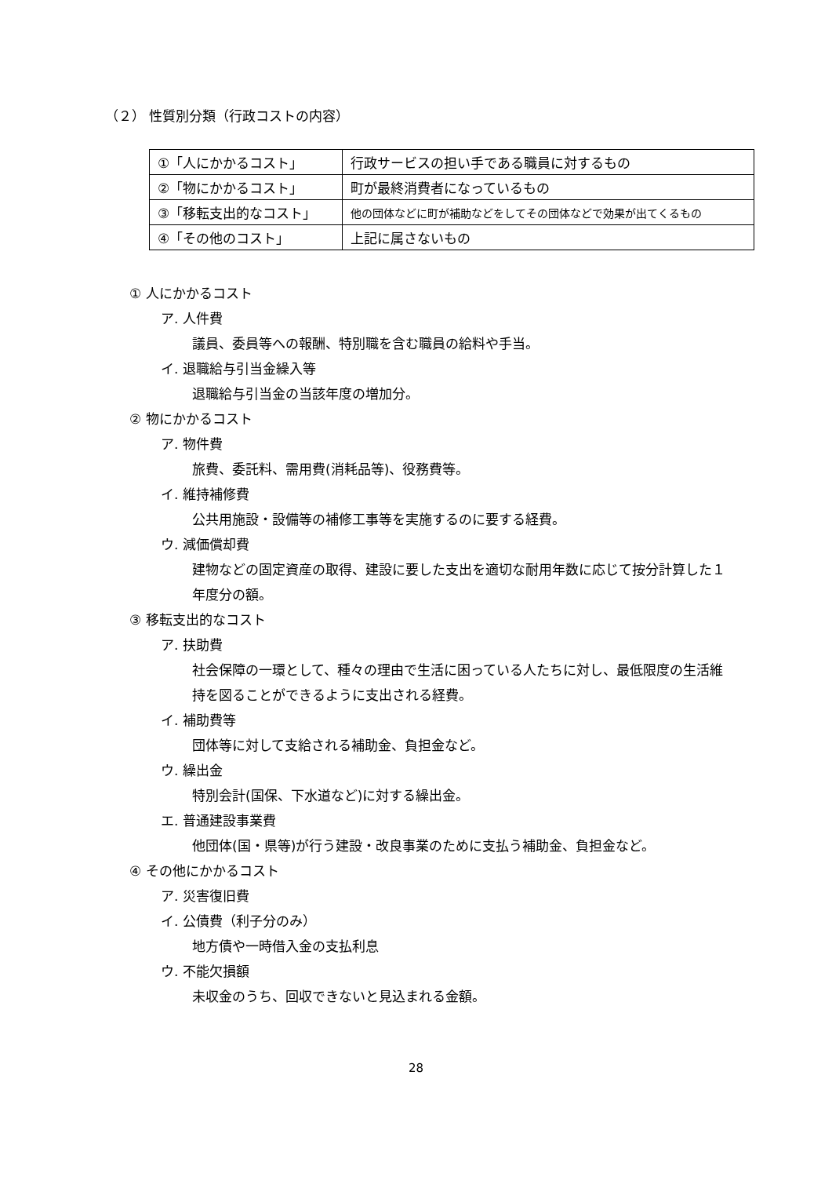（２） 性質別分類（行政コストの内容）
| ①「人にかかるコスト」 | 行政サービスの担い手である職員に対するもの |
| ②「物にかかるコスト」 | 町が最終消費者になっているもの |
| ③「移転支出的なコスト」 | 他の団体などに町が補助などをしてその団体などで効果が出てくるもの |
| ④「その他のコスト」 | 上記に属さないもの |
① 人にかかるコスト
ア. 人件費
議員、委員等への報酬、特別職を含む職員の給料や手当。
イ. 退職給与引当金繰入等
退職給与引当金の当該年度の増加分。
② 物にかかるコスト
ア. 物件費
旅費、委託料、需用費(消耗品等)、役務費等。
イ. 維持補修費
公共用施設・設備等の補修工事等を実施するのに要する経費。
ウ. 減価償却費
建物などの固定資産の取得、建設に要した支出を適切な耐用年数に応じて按分計算した１年度分の額。
③ 移転支出的なコスト
ア. 扶助費
社会保障の一環として、種々の理由で生活に困っている人たちに対し、最低限度の生活維持を図ることができるように支出される経費。
イ. 補助費等
団体等に対して支給される補助金、負担金など。
ウ. 繰出金
特別会計(国保、下水道など)に対する繰出金。
エ. 普通建設事業費
他団体(国・県等)が行う建設・改良事業のために支払う補助金、負担金など。
④ その他にかかるコスト
ア. 災害復旧費
イ. 公債費（利子分のみ）
地方債や一時借入金の支払利息
ウ. 不能欠損額
未収金のうち、回収できないと見込まれる金額。
28